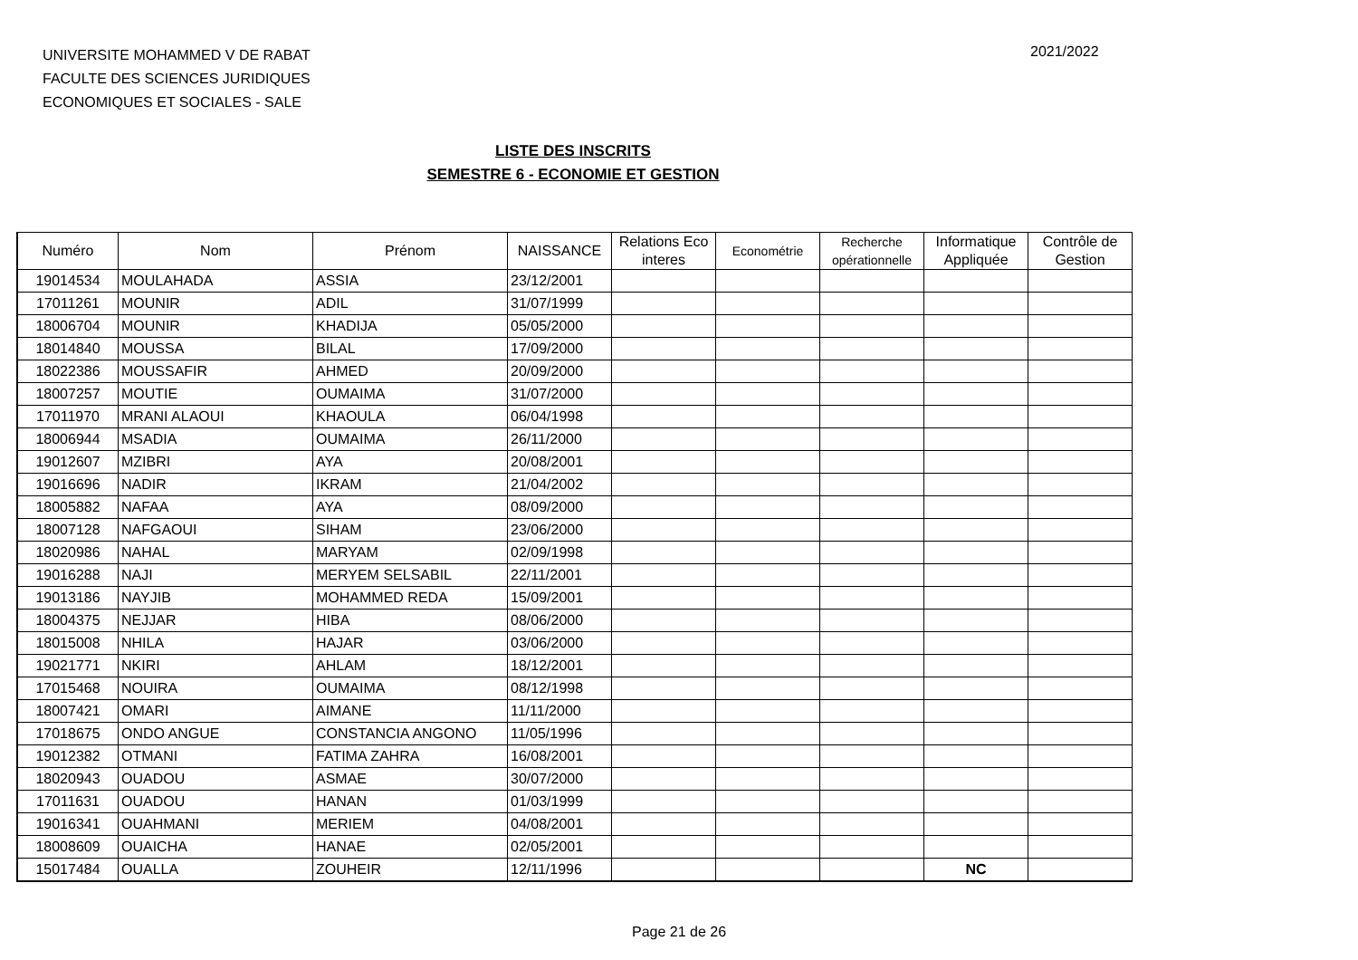UNIVERSITE MOHAMMED V DE RABAT
FACULTE DES SCIENCES JURIDIQUES
ECONOMIQUES ET SOCIALES - SALE
2021/2022
LISTE DES INSCRITS
SEMESTRE 6 - ECONOMIE ET GESTION
| Numéro | Nom | Prénom | NAISSANCE | Relations Eco interes | Econométrie | Recherche opérationnelle | Informatique Appliquée | Contrôle de Gestion |
| --- | --- | --- | --- | --- | --- | --- | --- | --- |
| 19014534 | MOULAHADA | ASSIA | 23/12/2001 | | | | | |
| 17011261 | MOUNIR | ADIL | 31/07/1999 | | | | | |
| 18006704 | MOUNIR | KHADIJA | 05/05/2000 | | | | | |
| 18014840 | MOUSSA | BILAL | 17/09/2000 | | | | | |
| 18022386 | MOUSSAFIR | AHMED | 20/09/2000 | | | | | |
| 18007257 | MOUTIE | OUMAIMA | 31/07/2000 | | | | | |
| 17011970 | MRANI ALAOUI | KHAOULA | 06/04/1998 | | | | | |
| 18006944 | MSADIA | OUMAIMA | 26/11/2000 | | | | | |
| 19012607 | MZIBRI | AYA | 20/08/2001 | | | | | |
| 19016696 | NADIR | IKRAM | 21/04/2002 | | | | | |
| 18005882 | NAFAA | AYA | 08/09/2000 | | | | | |
| 18007128 | NAFGAOUI | SIHAM | 23/06/2000 | | | | | |
| 18020986 | NAHAL | MARYAM | 02/09/1998 | | | | | |
| 19016288 | NAJI | MERYEM SELSABIL | 22/11/2001 | | | | | |
| 19013186 | NAYJIB | MOHAMMED REDA | 15/09/2001 | | | | | |
| 18004375 | NEJJAR | HIBA | 08/06/2000 | | | | | |
| 18015008 | NHILA | HAJAR | 03/06/2000 | | | | | |
| 19021771 | NKIRI | AHLAM | 18/12/2001 | | | | | |
| 17015468 | NOUIRA | OUMAIMA | 08/12/1998 | | | | | |
| 18007421 | OMARI | AIMANE | 11/11/2000 | | | | | |
| 17018675 | ONDO ANGUE | CONSTANCIA ANGONO | 11/05/1996 | | | | | |
| 19012382 | OTMANI | FATIMA ZAHRA | 16/08/2001 | | | | | |
| 18020943 | OUADOU | ASMAE | 30/07/2000 | | | | | |
| 17011631 | OUADOU | HANAN | 01/03/1999 | | | | | |
| 19016341 | OUAHMANI | MERIEM | 04/08/2001 | | | | | |
| 18008609 | OUAICHA | HANAE | 02/05/2001 | | | | | |
| 15017484 | OUALLA | ZOUHEIR | 12/11/1996 | | | | NC | |
Page 21 de 26